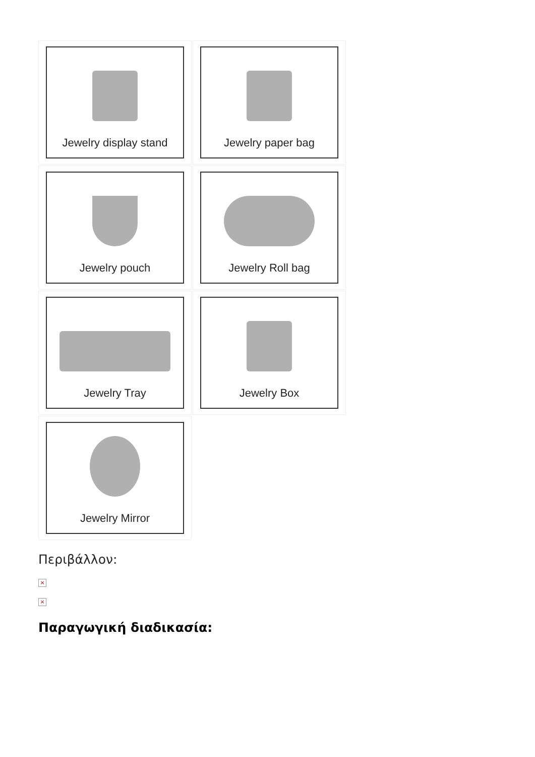Jewelry display stand
Jewelry paper bag
Jewelry pouch
Jewelry Roll bag
Jewelry Tray
Jewelry Box
Jewelry Mirror
Περιβάλλον:
×
×
Παραγωγική διαδικασία: